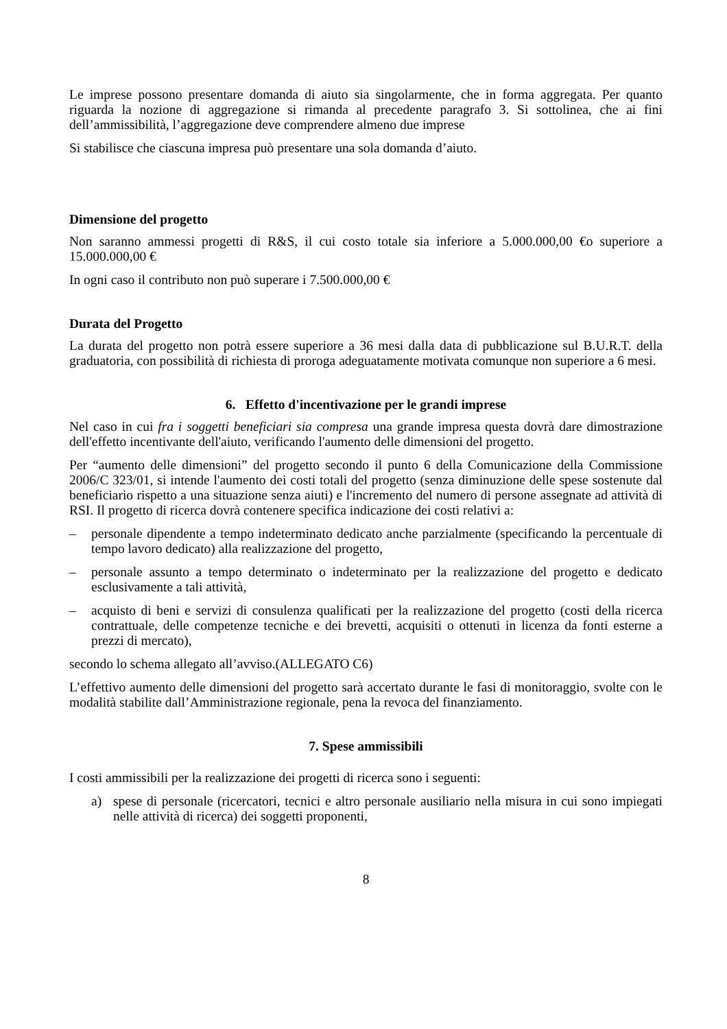Le imprese possono presentare domanda di aiuto sia singolarmente, che in forma aggregata. Per quanto riguarda la nozione di aggregazione si rimanda al precedente paragrafo 3. Si sottolinea, che ai fini dell’ammissibilità, l’aggregazione deve comprendere almeno due imprese
Si stabilisce che ciascuna impresa può presentare una sola domanda d’aiuto.
Dimensione del progetto
Non saranno ammessi progetti di R&S, il cui costo totale sia inferiore a 5.000.000,00 €o superiore a 15.000.000,00 €
In ogni caso il contributo non può superare i 7.500.000,00 €
Durata del Progetto
La durata del progetto non potrà essere superiore a 36 mesi dalla data di pubblicazione sul B.U.R.T. della graduatoria, con possibilità di richiesta di proroga adeguatamente motivata comunque non superiore a 6 mesi.
6. Effetto d'incentivazione per le grandi imprese
Nel caso in cui fra i soggetti beneficiari sia compresa una grande impresa questa dovrà dare dimostrazione dell'effetto incentivante dell'aiuto, verificando l'aumento delle dimensioni del progetto.
Per “aumento delle dimensioni” del progetto secondo il punto 6 della Comunicazione della Commissione 2006/C 323/01, si intende l'aumento dei costi totali del progetto (senza diminuzione delle spese sostenute dal beneficiario rispetto a una situazione senza aiuti) e l'incremento del numero di persone assegnate ad attività di RSI. Il progetto di ricerca dovrà contenere specifica indicazione dei costi relativi a:
– personale dipendente a tempo indeterminato dedicato anche parzialmente (specificando la percentuale di tempo lavoro dedicato) alla realizzazione del progetto,
– personale assunto a tempo determinato o indeterminato per la realizzazione del progetto e dedicato esclusivamente a tali attività,
– acquisto di beni e servizi di consulenza qualificati per la realizzazione del progetto (costi della ricerca contrattuale, delle competenze tecniche e dei brevetti, acquisiti o ottenuti in licenza da fonti esterne a prezzi di mercato),
secondo lo schema allegato all’avviso.(ALLEGATO C6)
L’effettivo aumento delle dimensioni del progetto sarà accertato durante le fasi di monitoraggio, svolte con le modalità stabilite dall’Amministrazione regionale, pena la revoca del finanziamento.
7. Spese ammissibili
I costi ammissibili per la realizzazione dei progetti di ricerca sono i seguenti:
a) spese di personale (ricercatori, tecnici e altro personale ausiliario nella misura in cui sono impiegati nelle attività di ricerca) dei soggetti proponenti,
8